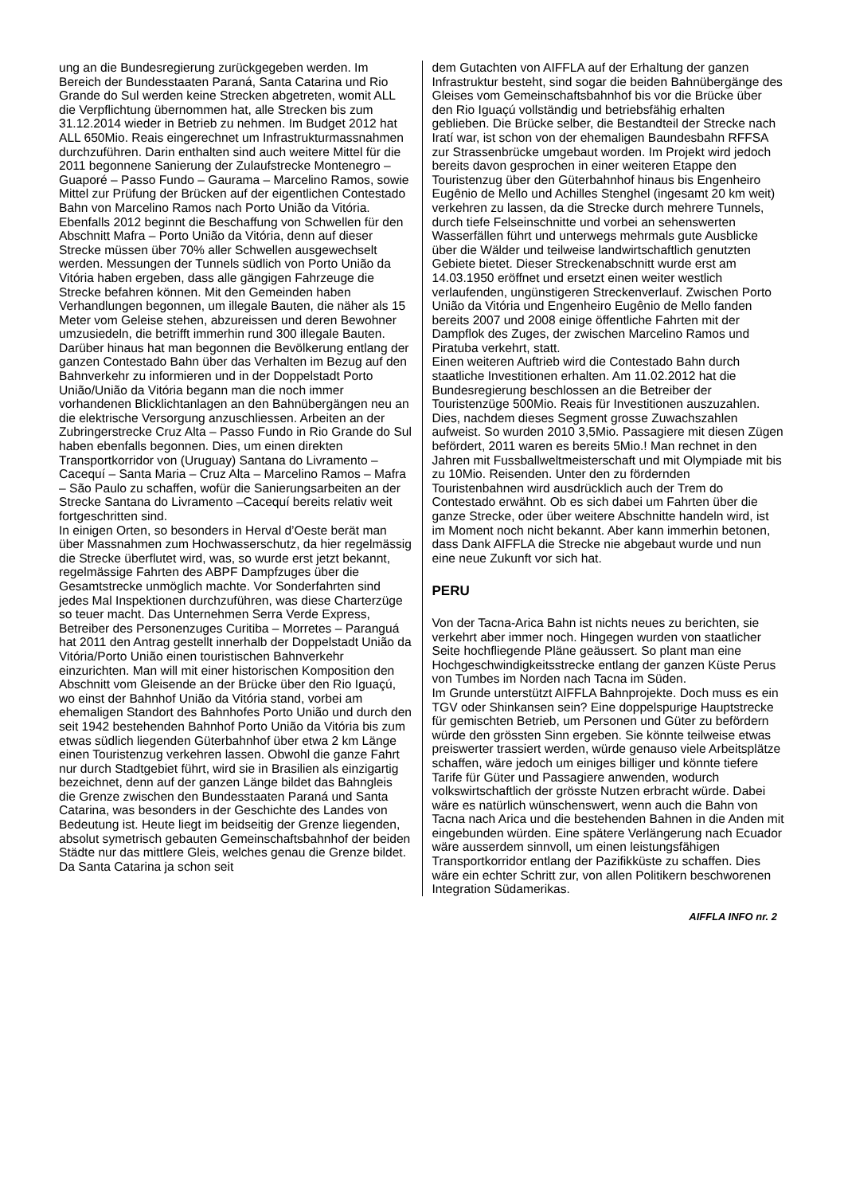ung an die Bundesregierung zurückgegeben werden. Im Bereich der Bundesstaaten Paraná, Santa Catarina und Rio Grande do Sul werden keine Strecken abgetreten, womit ALL die Verpflichtung übernommen hat, alle Strecken bis zum 31.12.2014 wieder in Betrieb zu nehmen. Im Budget 2012 hat ALL 650Mio. Reais eingerechnet um Infrastrukturmassnahmen durchzuführen. Darin enthalten sind auch weitere Mittel für die 2011 begonnene Sanierung der Zulaufstrecke Montenegro – Guaporé – Passo Fundo – Gaurama – Marcelino Ramos, sowie Mittel zur Prüfung der Brücken auf der eigentlichen Contestado Bahn von Marcelino Ramos nach Porto União da Vitória. Ebenfalls 2012 beginnt die Beschaffung von Schwellen für den Abschnitt Mafra – Porto União da Vitória, denn auf dieser Strecke müssen über 70% aller Schwellen ausgewechselt werden. Messungen der Tunnels südlich von Porto União da Vitória haben ergeben, dass alle gängigen Fahrzeuge die Strecke befahren können. Mit den Gemeinden haben Verhandlungen begonnen, um illegale Bauten, die näher als 15 Meter vom Geleise stehen, abzureissen und deren Bewohner umzusiedeln, die betrifft immerhin rund 300 illegale Bauten. Darüber hinaus hat man begonnen die Bevölkerung entlang der ganzen Contestado Bahn über das Verhalten im Bezug auf den Bahnverkehr zu informieren und in der Doppelstadt Porto União/União da Vitória begann man die noch immer vorhandenen Blicklichtanlagen an den Bahnübergängen neu an die elektrische Versorgung anzuschliessen. Arbeiten an der Zubringerstrecke Cruz Alta – Passo Fundo in Rio Grande do Sul haben ebenfalls begonnen. Dies, um einen direkten Transportkorridor von (Uruguay) Santana do Livramento – Cacequí – Santa Maria – Cruz Alta – Marcelino Ramos – Mafra – São Paulo zu schaffen, wofür die Sanierungsarbeiten an der Strecke Santana do Livramento –Cacequí bereits relativ weit fortgeschritten sind.
In einigen Orten, so besonders in Herval d’Oeste berät man über Massnahmen zum Hochwasserschutz, da hier regelmässig die Strecke überflutet wird, was, so wurde erst jetzt bekannt, regelmässige Fahrten des ABPF Dampfzuges über die Gesamtstrecke unmöglich machte. Vor Sonderfahrten sind jedes Mal Inspektionen durchzuführen, was diese Charterzüge so teuer macht. Das Unternehmen Serra Verde Express, Betreiber des Personenzuges Curitiba – Morretes – Paranguá hat 2011 den Antrag gestellt innerhalb der Doppelstadt União da Vitória/Porto União einen touristischen Bahnverkehr einzurichten. Man will mit einer historischen Komposition den Abschnitt vom Gleisende an der Brücke über den Rio Iguaçú, wo einst der Bahnhof União da Vitória stand, vorbei am ehemaligen Standort des Bahnhofes Porto União und durch den seit 1942 bestehenden Bahnhof Porto União da Vitória bis zum etwas südlich liegenden Güterbahnhof über etwa 2 km Länge einen Touristenzug verkehren lassen. Obwohl die ganze Fahrt nur durch Stadtgebiet führt, wird sie in Brasilien als einzigartig bezeichnet, denn auf der ganzen Länge bildet das Bahngleis die Grenze zwischen den Bundesstaaten Paraná und Santa Catarina, was besonders in der Geschichte des Landes von Bedeutung ist. Heute liegt im beidseitig der Grenze liegenden, absolut symetrisch gebauten Gemeinschaftsbahnhof der beiden Städte nur das mittlere Gleis, welches genau die Grenze bildet. Da Santa Catarina ja schon seit
dem Gutachten von AIFFLA auf der Erhaltung der ganzen Infrastruktur besteht, sind sogar die beiden Bahnübergänge des Gleises vom Gemeinschaftsbahnhof bis vor die Brücke über den Rio Iguaçú vollständig und betriebsfähig erhalten geblieben. Die Brücke selber, die Bestandteil der Strecke nach Iratí war, ist schon von der ehemaligen Baundesbahn RFFSA zur Strassenbrücke umgebaut worden. Im Projekt wird jedoch bereits davon gesprochen in einer weiteren Etappe den Touristenzug über den Güterbahnhof hinaus bis Engenheiro Eugênio de Mello und Achilles Stenghel (ingesamt 20 km weit) verkehren zu lassen, da die Strecke durch mehrere Tunnels, durch tiefe Felseinschnitte und vorbei an sehenswerten Wasserfällen führt und unterwegs mehrmals gute Ausblicke über die Wälder und teilweise landwirtschaftlich genutzten Gebiete bietet. Dieser Streckenabschnitt wurde erst am 14.03.1950 eröffnet und ersetzt einen weiter westlich verlaufenden, ungünstigeren Streckenverlauf. Zwischen Porto União da Vitória und Engenheiro Eugênio de Mello fanden bereits 2007 und 2008 einige öffentliche Fahrten mit der Dampflok des Zuges, der zwischen Marcelino Ramos und Piratuba verkehrt, statt.
Einen weiteren Auftrieb wird die Contestado Bahn durch staatliche Investitionen erhalten. Am 11.02.2012 hat die Bundesregierung beschlossen an die Betreiber der Touristenzüge 500Mio. Reais für Investitionen auszuzahlen. Dies, nachdem dieses Segment grosse Zuwachszahlen aufweist. So wurden 2010 3,5Mio. Passagiere mit diesen Zügen befördert, 2011 waren es bereits 5Mio.! Man rechnet in den Jahren mit Fussballweltmeisterschaft und mit Olympiade mit bis zu 10Mio. Reisenden. Unter den zu fördernden Touristenbahnen wird ausdrücklich auch der Trem do Contestado erwähnt. Ob es sich dabei um Fahrten über die ganze Strecke, oder über weitere Abschnitte handeln wird, ist im Moment noch nicht bekannt. Aber kann immerhin betonen, dass Dank AIFFLA die Strecke nie abgebaut wurde und nun eine neue Zukunft vor sich hat.
PERU
Von der Tacna-Arica Bahn ist nichts neues zu berichten, sie verkehrt aber immer noch. Hingegen wurden von staatlicher Seite hochfliegende Pläne geäussert. So plant man eine Hochgeschwindigkeitsstrecke entlang der ganzen Küste Perus von Tumbes im Norden nach Tacna im Süden.
Im Grunde unterstützt AIFFLA Bahnprojekte. Doch muss es ein TGV oder Shinkansen sein? Eine doppelspurige Hauptstrecke für gemischten Betrieb, um Personen und Güter zu befördern würde den grössten Sinn ergeben. Sie könnte teilweise etwas preiswerter trassiert werden, würde genauso viele Arbeitsplätze schaffen, wäre jedoch um einiges billiger und könnte tiefere Tarife für Güter und Passagiere anwenden, wodurch volkswirtschaftlich der grösste Nutzen erbracht würde. Dabei wäre es natürlich wünschenswert, wenn auch die Bahn von Tacna nach Arica und die bestehenden Bahnen in die Anden mit eingebunden würden. Eine spätere Verlängerung nach Ecuador wäre ausserdem sinnvoll, um einen leistungsfähigen Transportkorridor entlang der Pazifikküste zu schaffen. Dies wäre ein echter Schritt zur, von allen Politikern beschworenen Integration Südamerikas.
AIFFLA INFO nr. 2